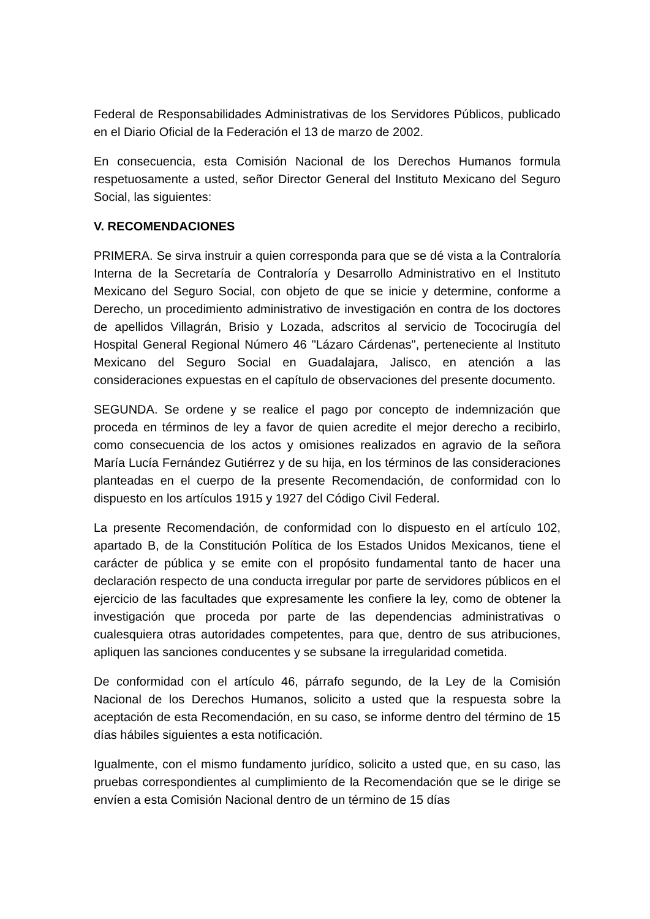Federal de Responsabilidades Administrativas de los Servidores Públicos, publicado en el Diario Oficial de la Federación el 13 de marzo de 2002.
En consecuencia, esta Comisión Nacional de los Derechos Humanos formula respetuosamente a usted, señor Director General del Instituto Mexicano del Seguro Social, las siguientes:
V. RECOMENDACIONES
PRIMERA. Se sirva instruir a quien corresponda para que se dé vista a la Contraloría Interna de la Secretaría de Contraloría y Desarrollo Administrativo en el Instituto Mexicano del Seguro Social, con objeto de que se inicie y determine, conforme a Derecho, un procedimiento administrativo de investigación en contra de los doctores de apellidos Villagrán, Brisio y Lozada, adscritos al servicio de Tococirugía del Hospital General Regional Número 46 "Lázaro Cárdenas", perteneciente al Instituto Mexicano del Seguro Social en Guadalajara, Jalisco, en atención a las consideraciones expuestas en el capítulo de observaciones del presente documento.
SEGUNDA. Se ordene y se realice el pago por concepto de indemnización que proceda en términos de ley a favor de quien acredite el mejor derecho a recibirlo, como consecuencia de los actos y omisiones realizados en agravio de la señora María Lucía Fernández Gutiérrez y de su hija, en los términos de las consideraciones planteadas en el cuerpo de la presente Recomendación, de conformidad con lo dispuesto en los artículos 1915 y 1927 del Código Civil Federal.
La presente Recomendación, de conformidad con lo dispuesto en el artículo 102, apartado B, de la Constitución Política de los Estados Unidos Mexicanos, tiene el carácter de pública y se emite con el propósito fundamental tanto de hacer una declaración respecto de una conducta irregular por parte de servidores públicos en el ejercicio de las facultades que expresamente les confiere la ley, como de obtener la investigación que proceda por parte de las dependencias administrativas o cualesquiera otras autoridades competentes, para que, dentro de sus atribuciones, apliquen las sanciones conducentes y se subsane la irregularidad cometida.
De conformidad con el artículo 46, párrafo segundo, de la Ley de la Comisión Nacional de los Derechos Humanos, solicito a usted que la respuesta sobre la aceptación de esta Recomendación, en su caso, se informe dentro del término de 15 días hábiles siguientes a esta notificación.
Igualmente, con el mismo fundamento jurídico, solicito a usted que, en su caso, las pruebas correspondientes al cumplimiento de la Recomendación que se le dirige se envíen a esta Comisión Nacional dentro de un término de 15 días